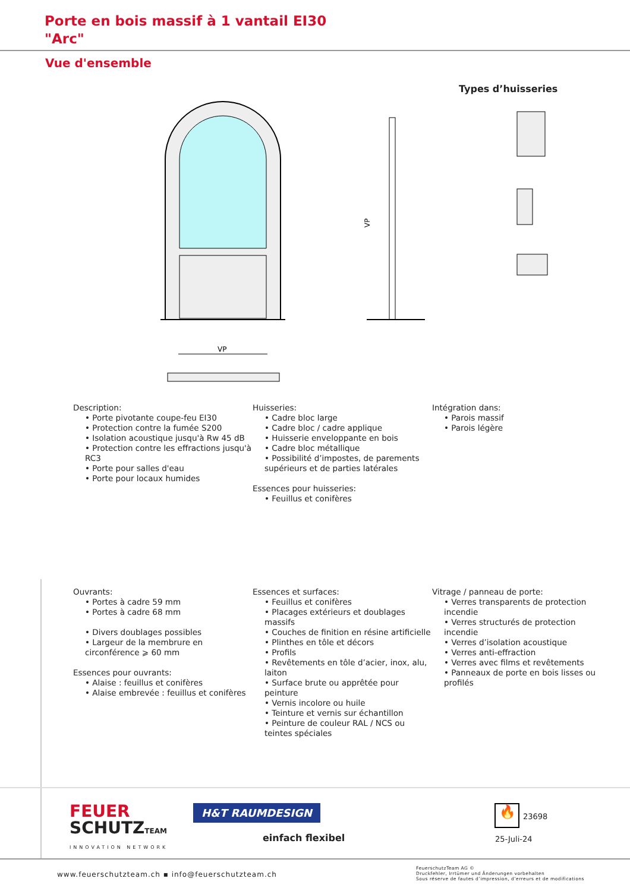Porte en bois massif à 1 vantail EI30
"Arc"
Vue d'ensemble
Types d’huisseries
VP
VP
Description:
• Porte pivotante coupe-feu EI30
• Protection contre la fumée S200
• Isolation acoustique jusqu'à Rw 45 dB
• Protection contre les effractions jusqu'à RC3
• Porte pour salles d'eau
• Porte pour locaux humides
Huisseries:
• Cadre bloc large
• Cadre bloc / cadre applique
• Huisserie enveloppante en bois
• Cadre bloc métallique
• Possibilité d’impostes, de parements supérieurs et de parties latérales
Essences pour huisseries:
• Feuillus et conifères
Intégration dans:
• Parois massif
• Parois légère
Ouvrants:
• Portes à cadre 59 mm
• Portes à cadre 68 mm
• Divers doublages possibles
• Largeur de la membrure en circonférence ⩾ 60 mm
Essences pour ouvrants:
• Alaise : feuillus et conifères
• Alaise embrevée : feuillus et conifères
Essences et surfaces:
• Feuillus et conifères
• Placages extérieurs et doublages massifs
• Couches de finition en résine artificielle
• Plinthes en tôle et décors
• Profils
• Revêtements en tôle d’acier, inox, alu, laiton
• Surface brute ou apprêtée pour peinture
• Vernis incolore ou huile
• Teinture et vernis sur échantillon
• Peinture de couleur RAL / NCS ou teintes spéciales
Vitrage / panneau de porte:
• Verres transparents de protection incendie
• Verres structurés de protection incendie
• Verres d’isolation acoustique
• Verres anti-effraction
• Verres avec films et revêtements
• Panneaux de porte en bois lisses ou profilés
FEUER
SCHUTZTEAM
INNOVATION NETWORK
H&T RAUMDESIGN
einfach flexibel
🔥 23698
25-Juli-24
www.feuerschutzteam.ch ▪ info@feuerschutzteam.ch
FeuerschutzTeam AG ©
Druckfehler, Irrtümer und Änderungen vorbehalten
Sous réserve de fautes d’impression, d’erreurs et de modifications